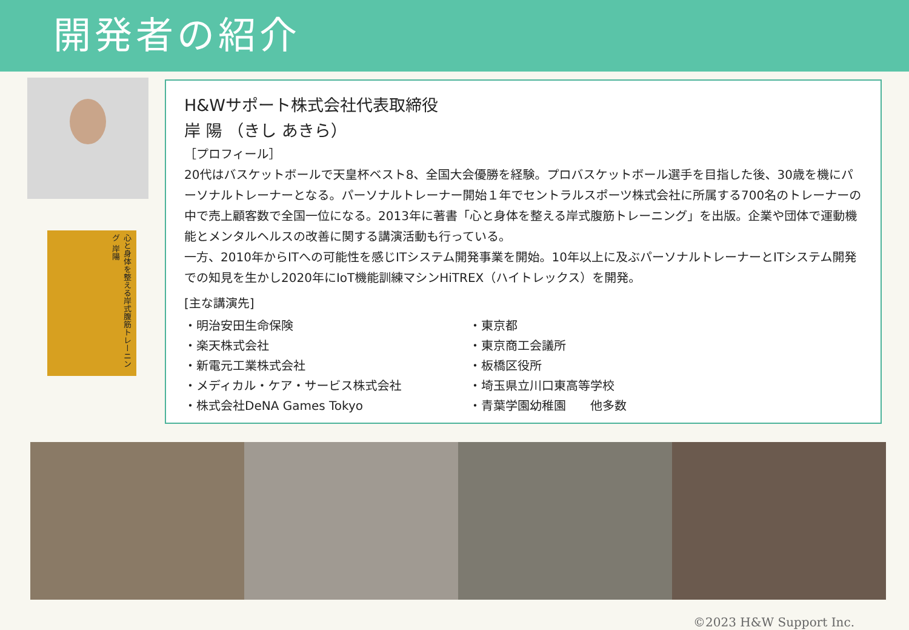開発者の紹介
心と身体を整える岸式腹筋トレーニング 岸陽
H&Wサポート株式会社代表取締役
岸 陽 （きし あきら）
［プロフィール］
20代はバスケットボールで天皇杯ベスト8、全国大会優勝を経験。プロバスケットボール選手を目指した後、30歳を機にパーソナルトレーナーとなる。パーソナルトレーナー開始１年でセントラルスポーツ株式会社に所属する700名のトレーナーの中で売上顧客数で全国一位になる。2013年に著書「心と身体を整える岸式腹筋トレーニング」を出版。企業や団体で運動機能とメンタルヘルスの改善に関する講演活動も行っている。
一方、2010年からITへの可能性を感じITシステム開発事業を開始。10年以上に及ぶパーソナルトレーナーとITシステム開発での知見を生かし2020年にIoT機能訓練マシンHiTREX（ハイトレックス）を開発。
[主な講演先]
・明治安田生命保険
・楽天株式会社
・新電元工業株式会社
・メディカル・ケア・サービス株式会社
・株式会社DeNA Games Tokyo
・東京都
・東京商工会議所
・板橋区役所
・埼玉県立川口東高等学校
・青葉学園幼稚園　　他多数
©2023 H&W Support Inc.